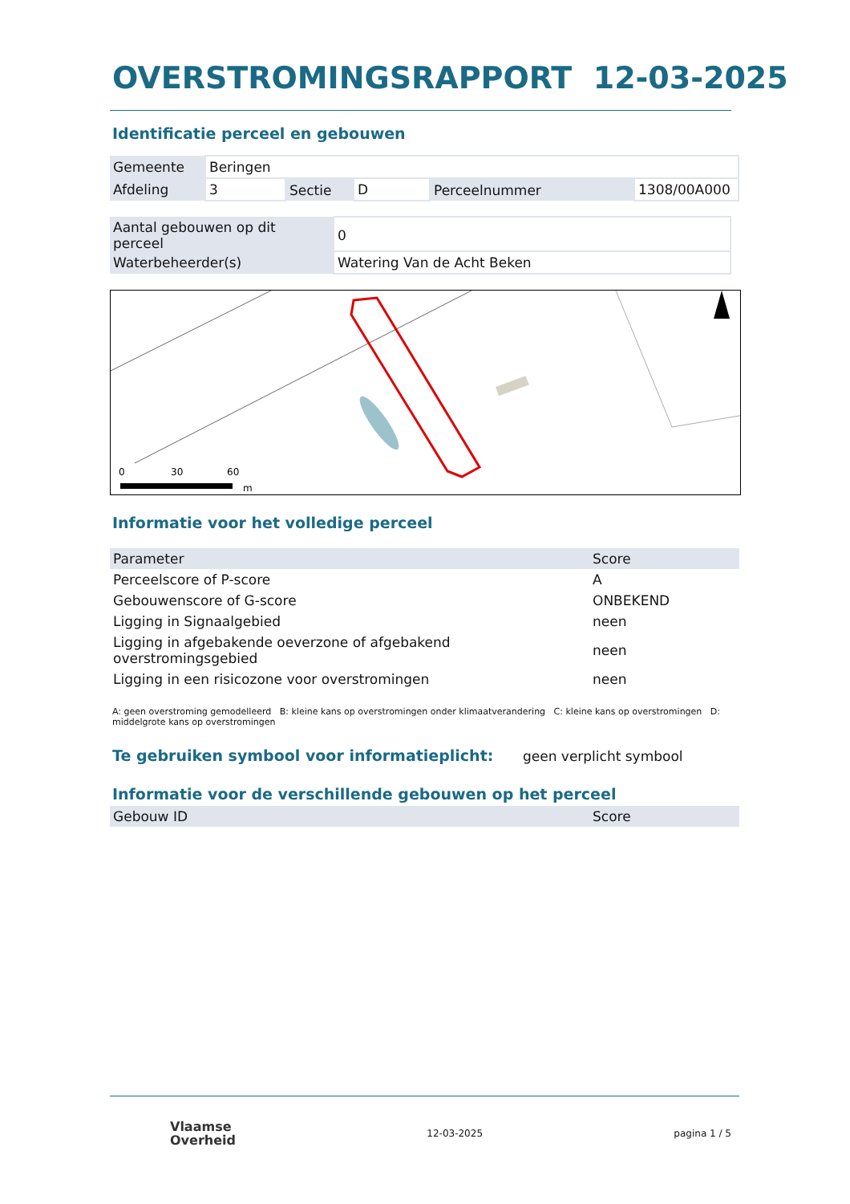OVERSTROMINGSRAPPORT 12-03-2025
Identificatie perceel en gebouwen
| Gemeente | Beringen | | | | |
| Afdeling | 3 | Sectie | D | Perceelnummer | 1308/00A000 |
| Aantal gebouwen op dit perceel | 0 |
| Waterbeheerder(s) | Watering Van de Acht Beken |
0
30
60
m
Informatie voor het volledige perceel
| Parameter | Score |
| --- | --- |
| Perceelscore of P-score | A |
| Gebouwenscore of G-score | ONBEKEND |
| Ligging in Signaalgebied | neen |
| Ligging in afgebakende oeverzone of afgebakend overstromingsgebied | neen |
| Ligging in een risicozone voor overstromingen | neen |
A: geen overstroming gemodelleerd B: kleine kans op overstromingen onder klimaatverandering C: kleine kans op overstromingen D: middelgrote kans op overstromingen
Te gebruiken symbool voor informatieplicht: geen verplicht symbool
Informatie voor de verschillende gebouwen op het perceel
| Gebouw ID | Score |
| --- | --- |
Vlaamse
Overheid
12-03-2025 pagina 1 / 5